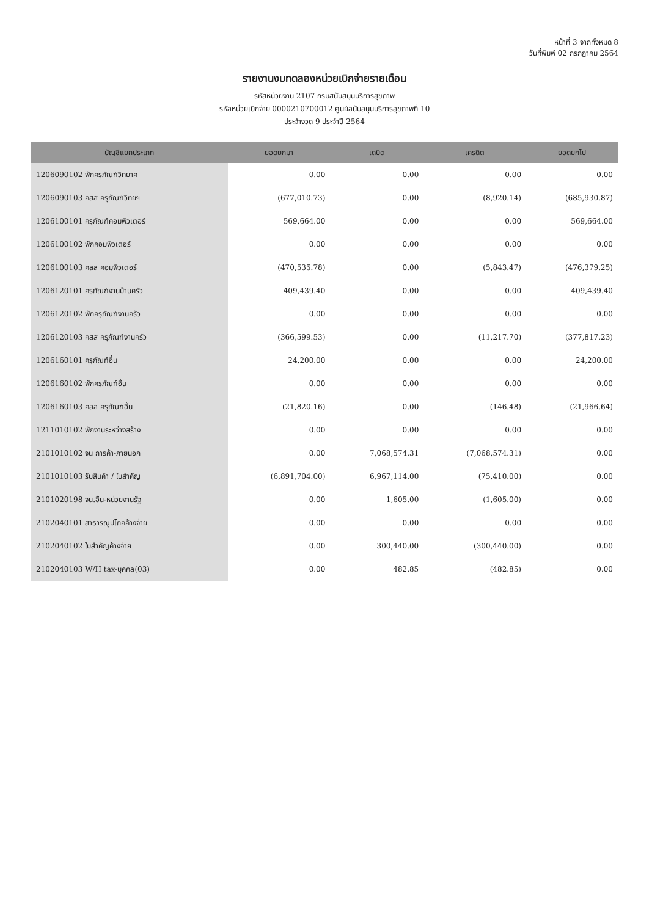หน้าที่ 3 จากทั้งหมด 8
วันที่พิมพ์ 02 กรกฎาคม 2564
รายงานงบทดลองหน่วยเบิกจ่ายรายเดือน
รหัสหน่วยงาน 2107 กรมสนับสนุนบริการสุขภาพ
รหัสหน่วยเบิกจ่าย 0000210700012 ศูนย์สนับสนุนบริการสุขภาพที่ 10
ประจำงวด 9 ประจำปี 2564
| บัญชีแยกประเภท | ยอดยกมา | เดบิต | เครดิต | ยอดยกไป |
| --- | --- | --- | --- | --- |
| 1206090102 พักครุภัณฑ์วิทยาศ | 0.00 | 0.00 | 0.00 | 0.00 |
| 1206090103 คสส ครุภัณฑ์วิทยฯ | (677,010.73) | 0.00 | (8,920.14) | (685,930.87) |
| 1206100101 ครุภัณฑ์คอมพิวเตอร์ | 569,664.00 | 0.00 | 0.00 | 569,664.00 |
| 1206100102 พักคอมพิวเตอร์ | 0.00 | 0.00 | 0.00 | 0.00 |
| 1206100103 คสส คอมพิวเตอร์ | (470,535.78) | 0.00 | (5,843.47) | (476,379.25) |
| 1206120101 ครุภัณฑ์งานบ้านครัว | 409,439.40 | 0.00 | 0.00 | 409,439.40 |
| 1206120102 พักครุภัณฑ์งานครัว | 0.00 | 0.00 | 0.00 | 0.00 |
| 1206120103 คสส ครุภัณฑ์งานครัว | (366,599.53) | 0.00 | (11,217.70) | (377,817.23) |
| 1206160101 ครุภัณฑ์อื่น | 24,200.00 | 0.00 | 0.00 | 24,200.00 |
| 1206160102 พักครุภัณฑ์อื่น | 0.00 | 0.00 | 0.00 | 0.00 |
| 1206160103 คสส ครุภัณฑ์อื่น | (21,820.16) | 0.00 | (146.48) | (21,966.64) |
| 1211010102 พักงานระหว่างสร้าง | 0.00 | 0.00 | 0.00 | 0.00 |
| 2101010102 จน การค้า-ภายนอก | 0.00 | 7,068,574.31 | (7,068,574.31) | 0.00 |
| 2101010103 รับสินค้า / ใบสำคัญ | (6,891,704.00) | 6,967,114.00 | (75,410.00) | 0.00 |
| 2101020198 จน.อื่น-หน่วยงานรัฐ | 0.00 | 1,605.00 | (1,605.00) | 0.00 |
| 2102040101 สาธารณูปโภคค้างจ่าย | 0.00 | 0.00 | 0.00 | 0.00 |
| 2102040102 ใบสำคัญค้างจ่าย | 0.00 | 300,440.00 | (300,440.00) | 0.00 |
| 2102040103 W/H tax-บุคคล(03) | 0.00 | 482.85 | (482.85) | 0.00 |